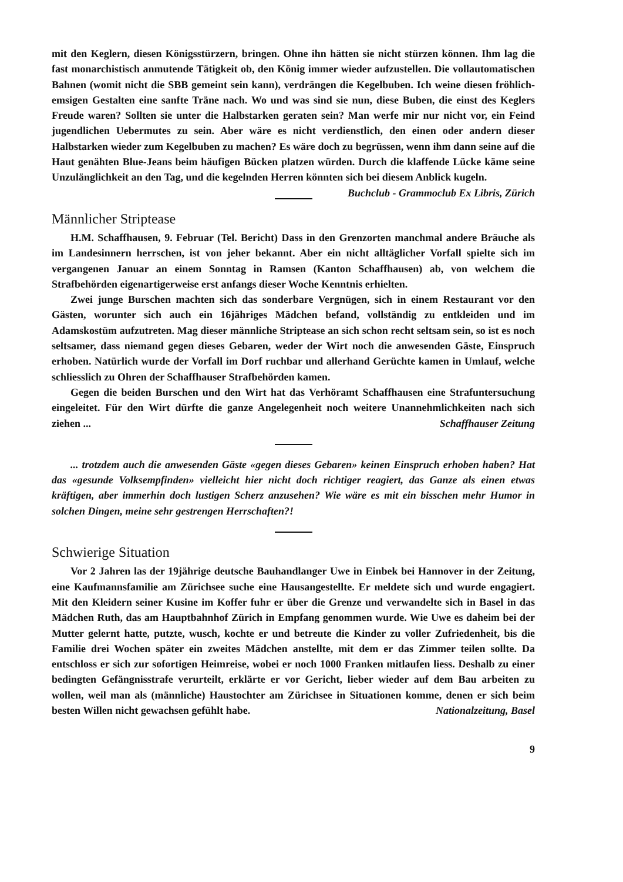mit den Keglern, diesen Königsstürzern, bringen. Ohne ihn hätten sie nicht stürzen können. Ihm lag die fast monarchistisch anmutende Tätigkeit ob, den König immer wieder aufzustellen. Die vollautomatischen Bahnen (womit nicht die SBB gemeint sein kann), verdrängen die Kegelbuben. Ich weine diesen fröhlich-emsigen Gestalten eine sanfte Träne nach. Wo und was sind sie nun, diese Buben, die einst des Keglers Freude waren? Sollten sie unter die Halbstarken geraten sein? Man werfe mir nur nicht vor, ein Feind jugendlichen Uebermutes zu sein. Aber wäre es nicht verdienstlich, den einen oder andern dieser Halbstarken wieder zum Kegelbuben zu machen? Es wäre doch zu begrüssen, wenn ihm dann seine auf die Haut genähten Blue-Jeans beim häufigen Bücken platzen würden. Durch die klaffende Lücke käme seine Unzulänglichkeit an den Tag, und die kegelnden Herren könnten sich bei diesem Anblick kugeln. Buchclub - Grammoclub Ex Libris, Zürich
Männlicher Striptease
H.M. Schaffhausen, 9. Februar (Tel. Bericht) Dass in den Grenzorten manchmal andere Bräuche als im Landesinnern herrschen, ist von jeher bekannt. Aber ein nicht alltäglicher Vorfall spielte sich im vergangenen Januar an einem Sonntag in Ramsen (Kanton Schaffhausen) ab, von welchem die Strafbehörden eigenartigerweise erst anfangs dieser Woche Kenntnis erhielten.
Zwei junge Burschen machten sich das sonderbare Vergnügen, sich in einem Restaurant vor den Gästen, worunter sich auch ein 16jähriges Mädchen befand, vollständig zu entkleiden und im Adamskostüm aufzutreten. Mag dieser männliche Striptease an sich schon recht seltsam sein, so ist es noch seltsamer, dass niemand gegen dieses Gebaren, weder der Wirt noch die anwesenden Gäste, Einspruch erhoben. Natürlich wurde der Vorfall im Dorf ruchbar und allerhand Gerüchte kamen in Umlauf, welche schliesslich zu Ohren der Schaffhauser Strafbehörden kamen.
Gegen die beiden Burschen und den Wirt hat das Verhöramt Schaffhausen eine Strafuntersuchung eingeleitet. Für den Wirt dürfte die ganze Angelegenheit noch weitere Unannehmlichkeiten nach sich ziehen ... Schaffhauser Zeitung
... trotzdem auch die anwesenden Gäste «gegen dieses Gebaren» keinen Einspruch erhoben haben? Hat das «gesunde Volksempfinden» vielleicht hier nicht doch richtiger reagiert, das Ganze als einen etwas kräftigen, aber immerhin doch lustigen Scherz anzusehen? Wie wäre es mit ein bisschen mehr Humor in solchen Dingen, meine sehr gestrengen Herrschaften?!
Schwierige Situation
Vor 2 Jahren las der 19jährige deutsche Bauhandlanger Uwe in Einbek bei Hannover in der Zeitung, eine Kaufmannsfamilie am Zürichsee suche eine Hausangestellte. Er meldete sich und wurde engagiert. Mit den Kleidern seiner Kusine im Koffer fuhr er über die Grenze und verwandelte sich in Basel in das Mädchen Ruth, das am Hauptbahnhof Zürich in Empfang genommen wurde. Wie Uwe es daheim bei der Mutter gelernt hatte, putzte, wusch, kochte er und betreute die Kinder zu voller Zufriedenheit, bis die Familie drei Wochen später ein zweites Mädchen anstellte, mit dem er das Zimmer teilen sollte. Da entschloss er sich zur sofortigen Heimreise, wobei er noch 1000 Franken mitlaufen liess. Deshalb zu einer bedingten Gefängnisstrafe verurteilt, erklärte er vor Gericht, lieber wieder auf dem Bau arbeiten zu wollen, weil man als (männliche) Haustochter am Zürichsee in Situationen komme, denen er sich beim besten Willen nicht gewachsen gefühlt habe. Nationalzeitung, Basel
9